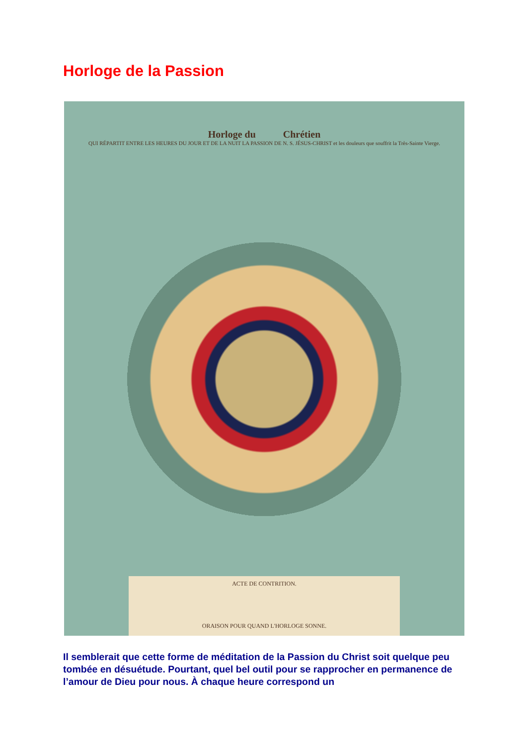Horloge de la Passion
Horloge du Chrétien
QUI RÉPARTIT ENTRE LES HEURES DU JOUR ET DE LA NUIT LA PASSION DE N. S. JÉSUS-CHRIST et les douleurs que souffrit la Très-Sainte Vierge.
ACTE DE CONTRITION.
ORAISON POUR QUAND L'HORLOGE SONNE.
Il semblerait que cette forme de méditation de la Passion du Christ soit quelque peu tombée en désuétude. Pourtant, quel bel outil pour se rapprocher en permanence de l’amour de Dieu pour nous. À chaque heure correspond un